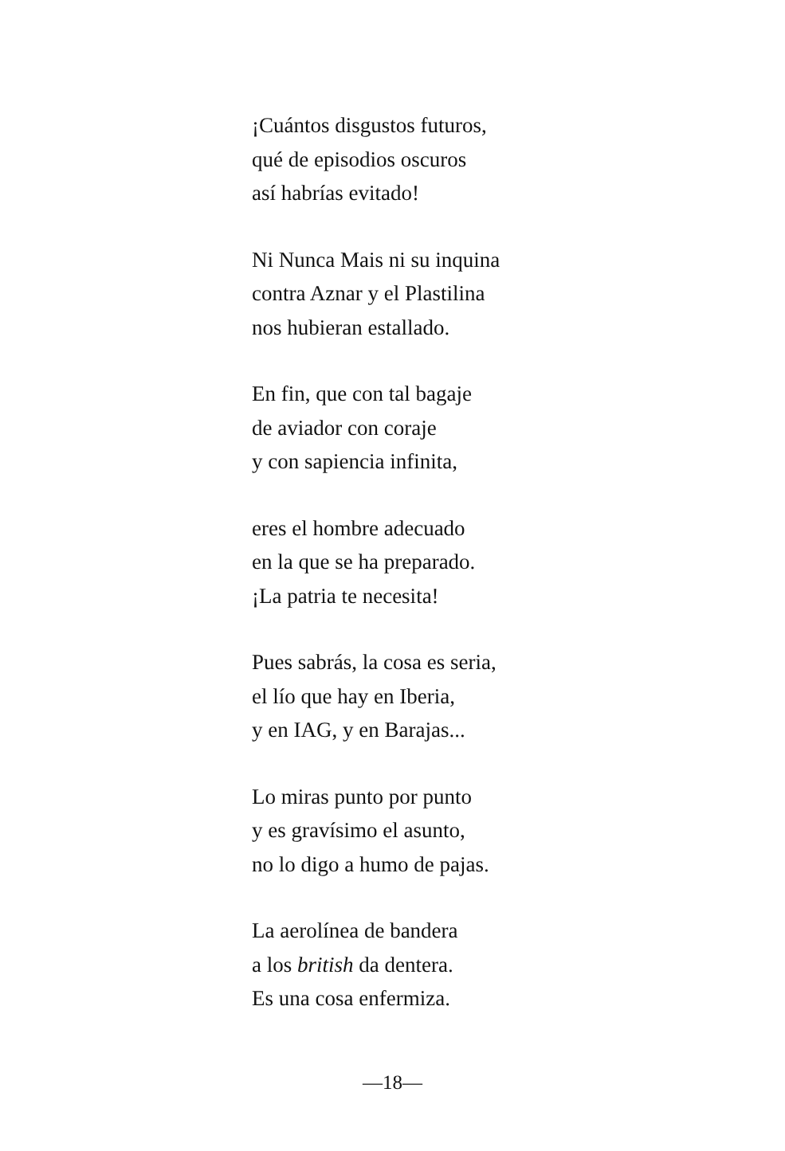¡Cuántos disgustos futuros,
qué de episodios oscuros
así habrías evitado!
Ni Nunca Mais ni su inquina
contra Aznar y el Plastilina
nos hubieran estallado.
En fin, que con tal bagaje
de aviador con coraje
y con sapiencia infinita,
eres el hombre adecuado
en la que se ha preparado.
¡La patria te necesita!
Pues sabrás, la cosa es seria,
el lío que hay en Iberia,
y en IAG, y en Barajas...
Lo miras punto por punto
y es gravísimo el asunto,
no lo digo a humo de pajas.
La aerolínea de bandera
a los british da dentera.
Es una cosa enfermiza.
—18—